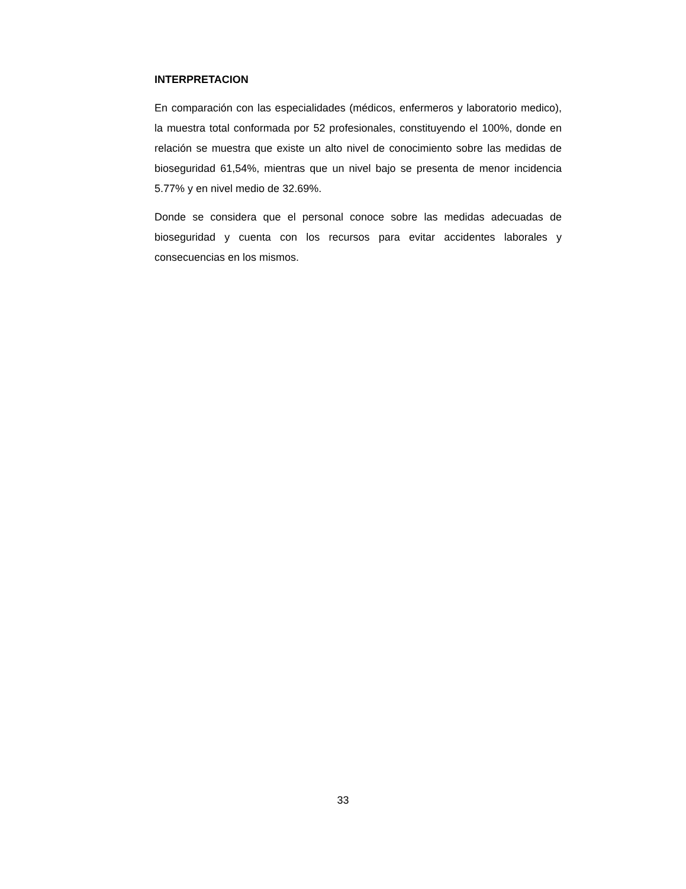INTERPRETACION
En comparación con las especialidades (médicos, enfermeros y laboratorio medico), la muestra total conformada por 52 profesionales, constituyendo el 100%, donde en relación se muestra que existe un alto nivel de conocimiento sobre las medidas de bioseguridad 61,54%, mientras que un nivel bajo se presenta de menor incidencia 5.77% y en nivel medio de 32.69%.
Donde se considera que el personal conoce sobre las medidas adecuadas de bioseguridad y cuenta con los recursos para evitar accidentes laborales y consecuencias en los mismos.
33